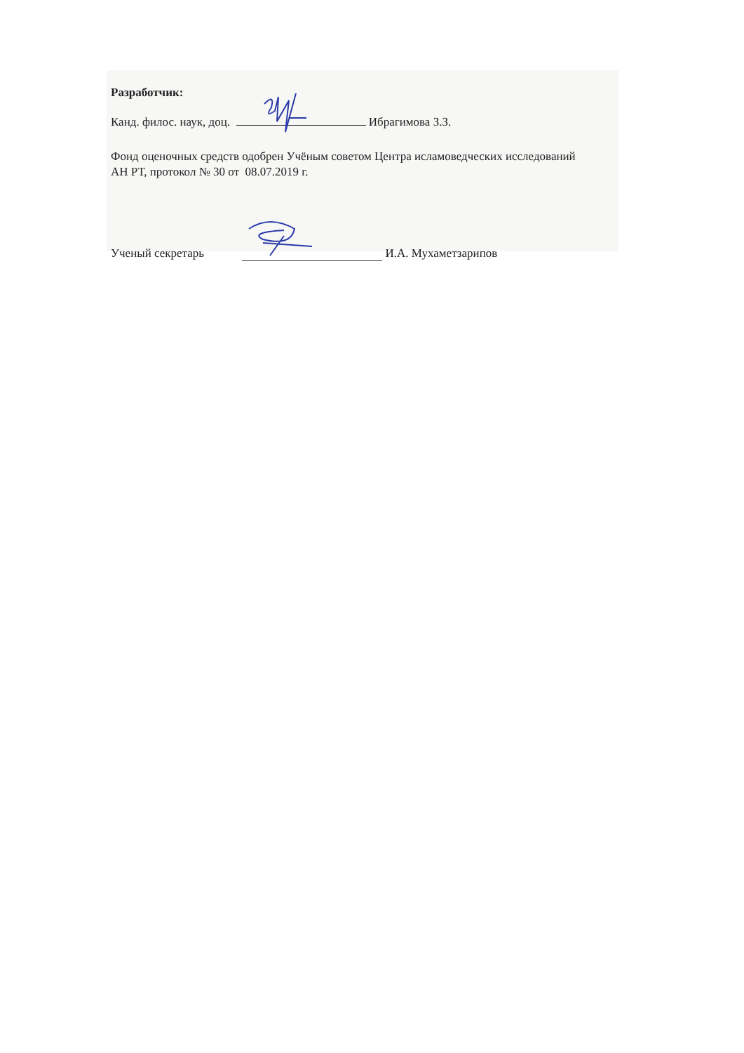Разработчик:
Канд. филос. наук, доц. Ибрагимова З.З.
Фонд оценочных средств одобрен Учёным советом Центра исламоведческих исследований АН РТ, протокол № 30 от 08.07.2019 г.
Ученый секретарь И.А. Мухаметзарипов